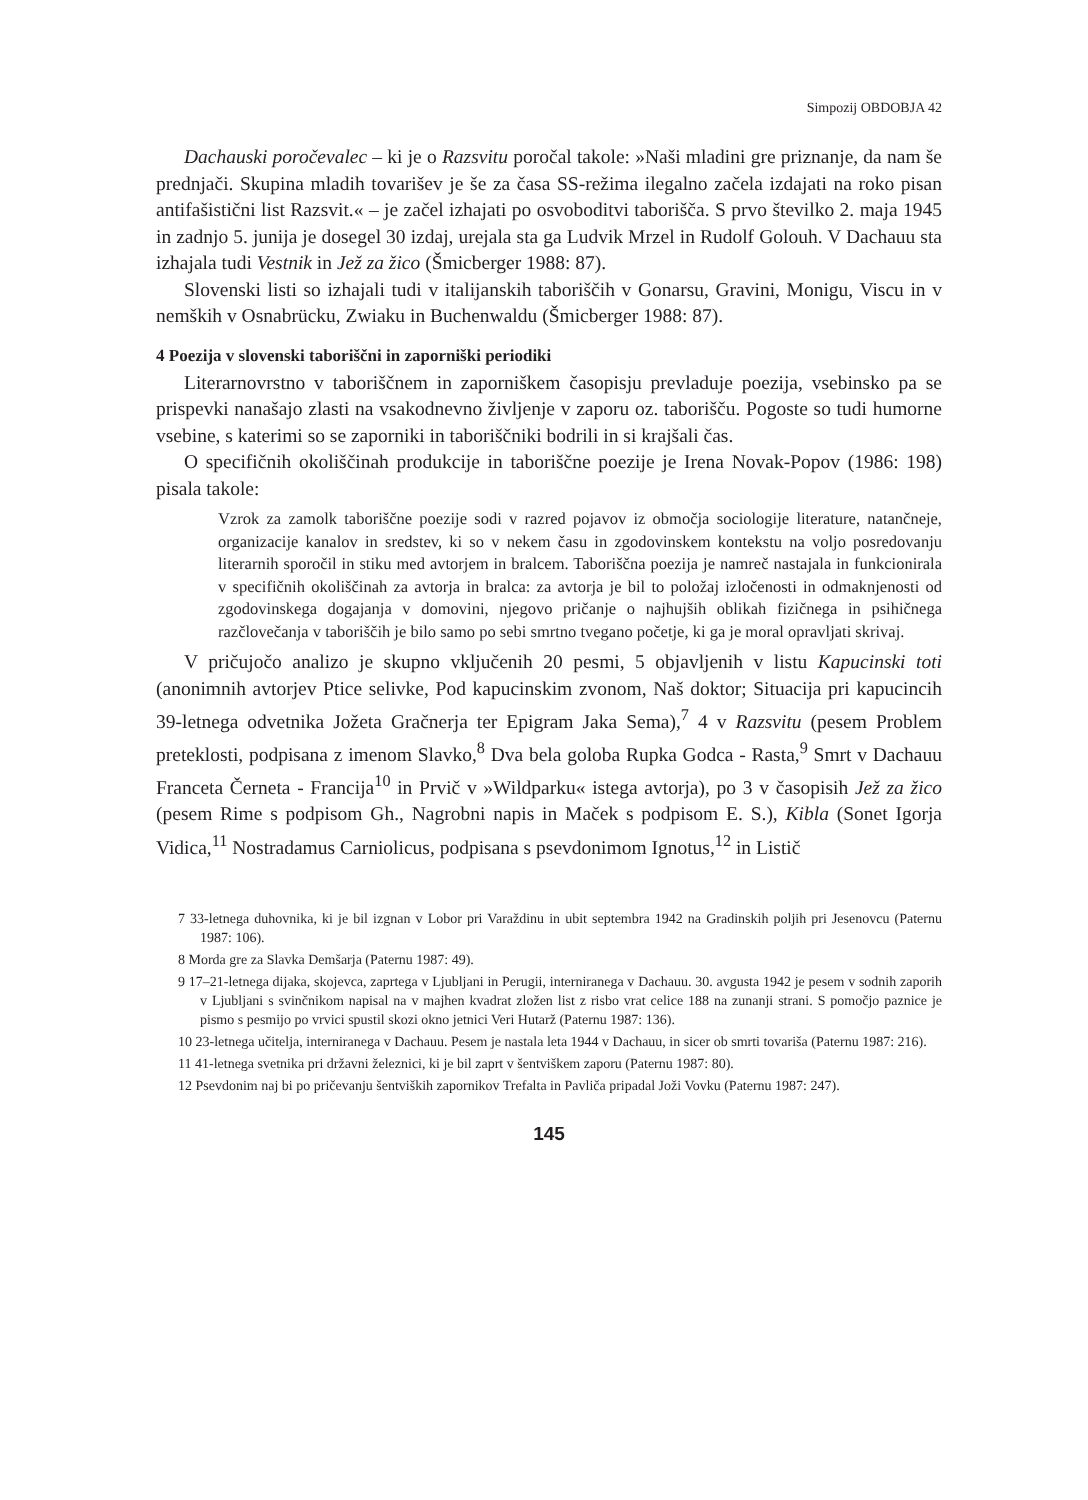Simpozij OBDOBJA 42
Dachauski poročevalec – ki je o Razsvitu poročal takole: »Naši mladini gre priznanje, da nam še prednjači. Skupina mladih tovarišev je še za časa SS-režima ilegalno začela izdajati na roko pisan antifašistični list Razsvit.« – je začel izhajati po osvoboditvi taborišča. S prvo številko 2. maja 1945 in zadnjo 5. junija je dosegel 30 izdaj, urejala sta ga Ludvik Mrzel in Rudolf Golouh. V Dachauu sta izhajala tudi Vestnik in Jež za žico (Šmicberger 1988: 87).
Slovenski listi so izhajali tudi v italijanskih taboriščih v Gonarsu, Gravini, Monigu, Viscu in v nemških v Osnabrücku, Zwiaku in Buchenwaldu (Šmicberger 1988: 87).
4 Poezija v slovenski taboriščni in zaporniški periodiki
Literarnovrstno v taboriščnem in zaporniškem časopisju prevladuje poezija, vsebinsko pa se prispevki nanašajo zlasti na vsakodnevno življenje v zaporu oz. taborišču. Pogoste so tudi humorne vsebine, s katerimi so se zaporniki in taboriščniki bodrili in si krajšali čas.
O specifičnih okoliščinah produkcije in taboriščne poezije je Irena Novak-Popov (1986: 198) pisala takole:
Vzrok za zamolk taboriščne poezije sodi v razred pojavov iz območja sociologije literature, natančneje, organizacije kanalov in sredstev, ki so v nekem času in zgodovinskem kontekstu na voljo posredovanju literarnih sporočil in stiku med avtorjem in bralcem. Taboriščna poezija je namreč nastajala in funkcionirala v specifičnih okoliščinah za avtorja in bralca: za avtorja je bil to položaj izločenosti in odmaknjenosti od zgodovinskega dogajanja v domovini, njegovo pričanje o najhujših oblikah fizičnega in psihičnega razčlovečanja v taboriščih je bilo samo po sebi smrtno tvegano početje, ki ga je moral opravljati skrivaj.
V pričujočo analizo je skupno vključenih 20 pesmi, 5 objavljenih v listu Kapucinski toti (anonimnih avtorjev Ptice selivke, Pod kapucinskim zvonom, Naš doktor; Situacija pri kapucincih 39-letnega odvetnika Jožeta Gračnerja ter Epigram Jaka Sema),<sup>7</sup> 4 v Razsvitu (pesem Problem preteklosti, podpisana z imenom Slavko,<sup>8</sup> Dva bela goloba Rupka Godca - Rasta,<sup>9</sup> Smrt v Dachauu Franceta Černeta - Francija<sup>10</sup> in Prvič v »Wildparku« istega avtorja), po 3 v časopisih Jež za žico (pesem Rime s podpisom Gh., Nagrobni napis in Maček s podpisom E. S.), Kibla (Sonet Igorja Vidica,<sup>11</sup> Nostradamus Carniolicus, podpisana s psevdonimom Ignotus,<sup>12</sup> in Listič
7 33-letnega duhovnika, ki je bil izgnan v Lobor pri Varaždinu in ubit septembra 1942 na Gradinskih poljih pri Jesenovcu (Paternu 1987: 106).
8 Morda gre za Slavka Demšarja (Paternu 1987: 49).
9 17–21-letnega dijaka, skojevca, zaprtega v Ljubljani in Perugii, interniranega v Dachauu. 30. avgusta 1942 je pesem v sodnih zaporih v Ljubljani s svinčnikom napisal na v majhen kvadrat zložen list z risbo vrat celice 188 na zunanji strani. S pomočjo paznice je pismo s pesmijo po vrvici spustil skozi okno jetnici Veri Hutarž (Paternu 1987: 136).
10 23-letnega učitelja, interniranega v Dachauu. Pesem je nastala leta 1944 v Dachauu, in sicer ob smrti tovariša (Paternu 1987: 216).
11 41-letnega svetnika pri državni železnici, ki je bil zaprt v šentviškem zaporu (Paternu 1987: 80).
12 Psevdonim naj bi po pričevanju šentviških zapornikov Trefalta in Pavliča pripadal Joži Vovku (Paternu 1987: 247).
145